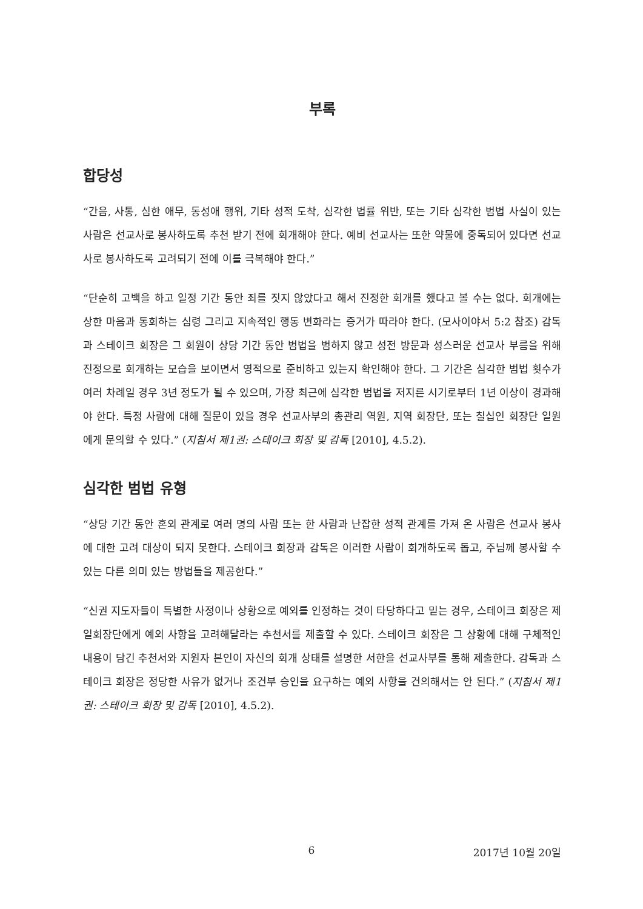부록
합당성
“간음, 사통, 심한 애무, 동성애 행위, 기타 성적 도착, 심각한 법률 위반, 또는 기타 심각한 범법 사실이 있는 사람은 선교사로 봉사하도록 추천 받기 전에 회개해야 한다. 예비 선교사는 또한 약물에 중독되어 있다면 선교사로 봉사하도록 고려되기 전에 이를 극복해야 한다.”
“단순히 고백을 하고 일정 기간 동안 죄를 짓지 않았다고 해서 진정한 회개를 했다고 볼 수는 없다. 회개에는 상한 마음과 통회하는 심령 그리고 지속적인 행동 변화라는 증거가 따라야 한다. (모사이야서 5:2 참조) 감독과 스테이크 회장은 그 회원이 상당 기간 동안 범법을 범하지 않고 성전 방문과 성스러운 선교사 부름을 위해 진정으로 회개하는 모습을 보이면서 영적으로 준비하고 있는지 확인해야 한다. 그 기간은 심각한 범법 횟수가 여러 차례일 경우 3년 정도가 될 수 있으며, 가장 최근에 심각한 범법을 저지른 시기로부터 1년 이상이 경과해야 한다. 특정 사람에 대해 질문이 있을 경우 선교사부의 총관리 역원, 지역 회장단, 또는 칠십인 회장단 일원에게 문의할 수 있다.” (지침서 제1권: 스테이크 회장 및 감독 [2010], 4.5.2).
심각한 범법 유형
“상당 기간 동안 혼외 관계로 여러 명의 사람 또는 한 사람과 난잡한 성적 관계를 가져 온 사람은 선교사 봉사에 대한 고려 대상이 되지 못한다. 스테이크 회장과 감독은 이러한 사람이 회개하도록 돕고, 주님께 봉사할 수 있는 다른 의미 있는 방법들을 제공한다.”
“신권 지도자들이 특별한 사정이나 상황으로 예외를 인정하는 것이 타당하다고 믿는 경우, 스테이크 회장은 제일회장단에게 예외 사항을 고려해달라는 추천서를 제출할 수 있다. 스테이크 회장은 그 상황에 대해 구체적인 내용이 담긴 추천서와 지원자 본인이 자신의 회개 상태를 설명한 서한을 선교사부를 통해 제출한다. 감독과 스테이크 회장은 정당한 사유가 없거나 조건부 승인을 요구하는 예외 사항을 건의해서는 안 된다.” (지침서 제1권: 스테이크 회장 및 감독 [2010], 4.5.2).
6 2017년 10월 20일